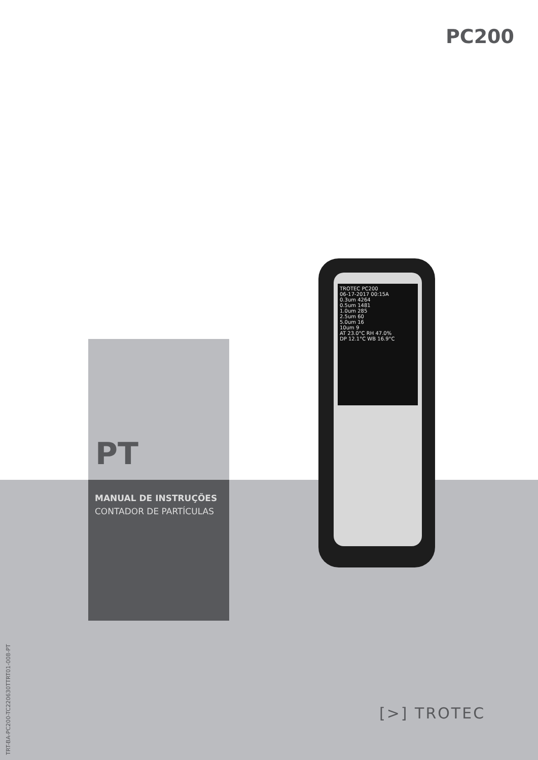PC200
TROTEC PC200
06-17-2017 00:15A
0.3um 4264
0.5um 1481
1.0um 285
2.5um 60
5.0um 16
10um 9
AT 23.0°C RH 47.0%
DP 12.1°C WB 16.9°C
PT
MANUAL DE INSTRUÇÕES
CONTADOR DE PARTÍCULAS
[>] TROTEC
TRT-BA-PC200-TC220630TTRT01-008-PT